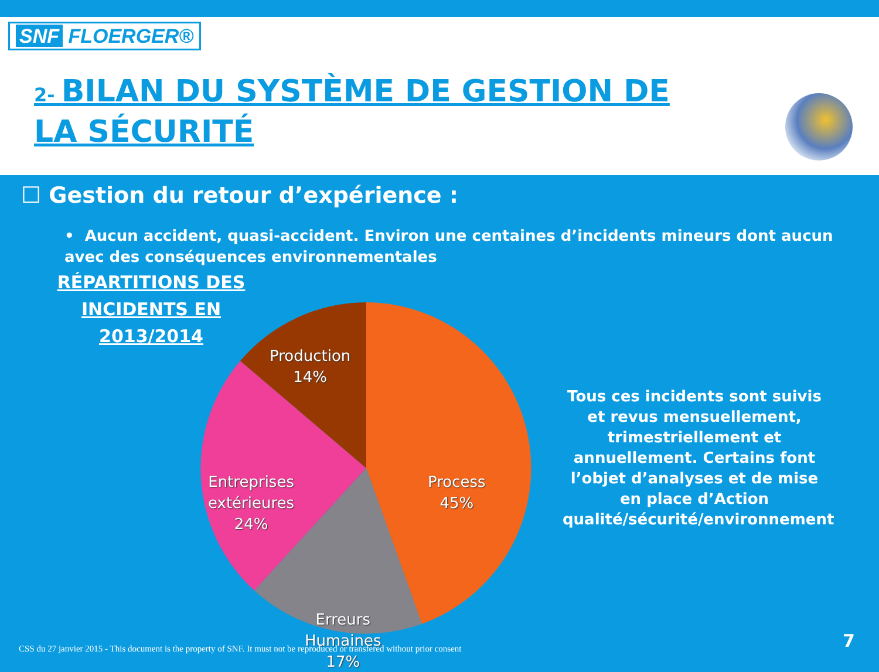SNF FLOERGER®
2- BILAN DU SYSTÈME DE GESTION DE LA SÉCURITÉ
☐ Gestion du retour d’expérience :
• Aucun accident, quasi-accident. Environ une centaines d’incidents mineurs dont aucun avec des conséquences environnementales
RÉPARTITIONS DES
INCIDENTS EN 2013/2014
Production
14%
Process
45%
Entreprises
extérieures
24%
Erreurs
Humaines
17%
Tous ces incidents sont suivis et revus mensuellement, trimestriellement et annuellement. Certains font l’objet d’analyses et de mise en place d’Action qualité/sécurité/environnement
CSS du 27 janvier 2015 - This document is the property of SNF. It must not be reproduced or transfered without prior consent
7